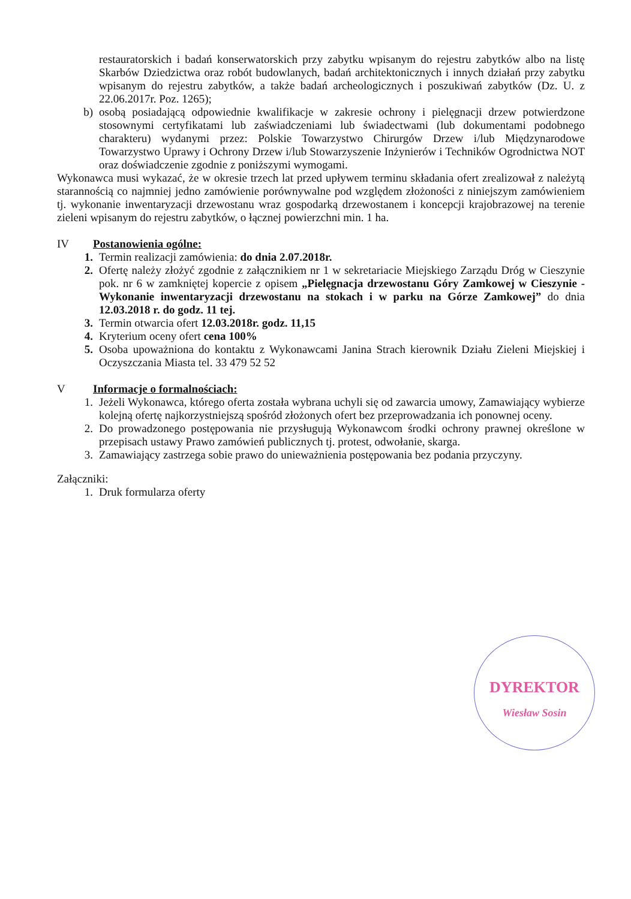restauratorskich i badań konserwatorskich przy zabytku wpisanym do rejestru zabytków albo na listę Skarbów Dziedzictwa oraz robót budowlanych, badań architektonicznych i innych działań przy zabytku wpisanym do rejestru zabytków, a także badań archeologicznych i poszukiwań zabytków (Dz. U. z 22.06.2017r. Poz. 1265);
b) osobą posiadającą odpowiednie kwalifikacje w zakresie ochrony i pielęgnacji drzew potwierdzone stosownymi certyfikatami lub zaświadczeniami lub świadectwami (lub dokumentami podobnego charakteru) wydanymi przez: Polskie Towarzystwo Chirurgów Drzew i/lub Międzynarodowe Towarzystwo Uprawy i Ochrony Drzew i/lub Stowarzyszenie Inżynierów i Techników Ogrodnictwa NOT oraz doświadczenie zgodnie z poniższymi wymogami.
Wykonawca musi wykazać, że w okresie trzech lat przed upływem terminu składania ofert zrealizował z należytą starannością co najmniej jedno zamówienie porównywalne pod względem złożoności z niniejszym zamówieniem tj. wykonanie inwentaryzacji drzewostanu wraz gospodarką drzewostanem i koncepcji krajobrazowej na terenie zieleni wpisanym do rejestru zabytków, o łącznej powierzchni min. 1 ha.
IV Postanowienia ogólne:
1. Termin realizacji zamówienia: do dnia 2.07.2018r.
2. Ofertę należy złożyć zgodnie z załącznikiem nr 1 w sekretariacie Miejskiego Zarządu Dróg w Cieszynie pok. nr 6 w zamkniętej kopercie z opisem „Pielęgnacja drzewostanu Góry Zamkowej w Cieszynie - Wykonanie inwentaryzacji drzewostanu na stokach i w parku na Górze Zamkowej” do dnia 12.03.2018 r. do godz. 11 tej.
3. Termin otwarcia ofert 12.03.2018r. godz. 11,15
4. Kryterium oceny ofert cena 100%
5. Osoba upoważniona do kontaktu z Wykonawcami Janina Strach kierownik Działu Zieleni Miejskiej i Oczyszczania Miasta tel. 33 479 52 52
V Informacje o formalnościach:
1. Jeżeli Wykonawca, którego oferta została wybrana uchyli się od zawarcia umowy, Zamawiający wybierze kolejną ofertę najkorzystniejszą spośród złożonych ofert bez przeprowadzania ich ponownej oceny.
2. Do prowadzonego postępowania nie przysługują Wykonawcom środki ochrony prawnej określone w przepisach ustawy Prawo zamówień publicznych tj. protest, odwołanie, skarga.
3. Zamawiający zastrzega sobie prawo do unieważnienia postępowania bez podania przyczyny.
Załączniki:
1. Druk formularza oferty
DYREKTOR
Wiesław Sosin